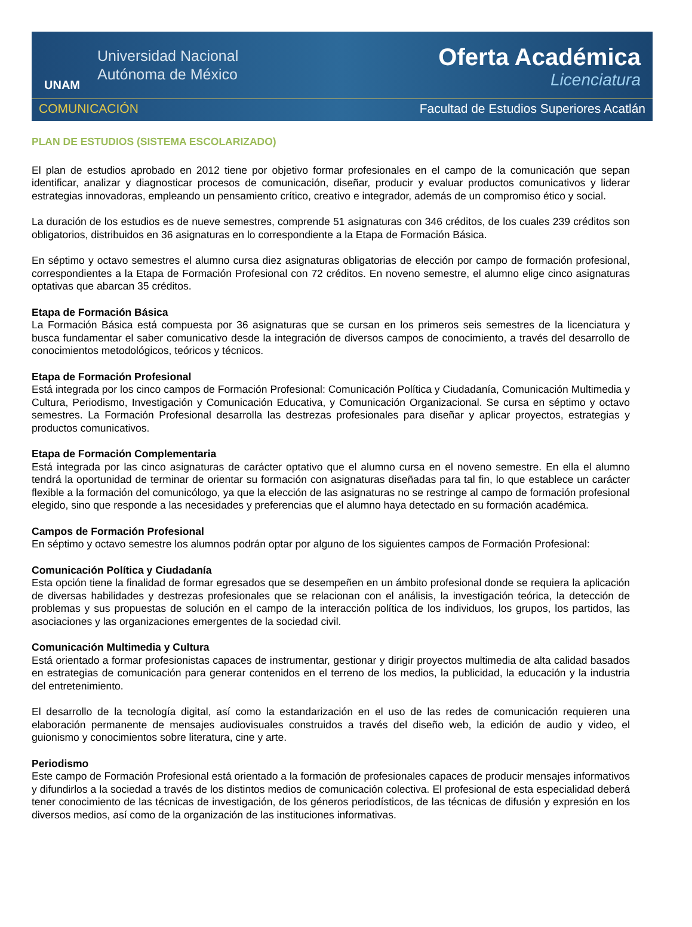UNAM
Universidad Nacional
Autónoma de México
Oferta Académica
Licenciatura
COMUNICACIÓN Facultad de Estudios Superiores Acatlán
PLAN DE ESTUDIOS (SISTEMA ESCOLARIZADO)
El plan de estudios aprobado en 2012 tiene por objetivo formar profesionales en el campo de la comunicación que sepan identificar, analizar y diagnosticar procesos de comunicación, diseñar, producir y evaluar productos comunicativos y liderar estrategias innovadoras, empleando un pensamiento crítico, creativo e integrador, además de un compromiso ético y social.
La duración de los estudios es de nueve semestres, comprende 51 asignaturas con 346 créditos, de los cuales 239 créditos son obligatorios, distribuidos en 36 asignaturas en lo correspondiente a la Etapa de Formación Básica.
En séptimo y octavo semestres el alumno cursa diez asignaturas obligatorias de elección por campo de formación profesional, correspondientes a la Etapa de Formación Profesional con 72 créditos. En noveno semestre, el alumno elige cinco asignaturas optativas que abarcan 35 créditos.
Etapa de Formación Básica
La Formación Básica está compuesta por 36 asignaturas que se cursan en los primeros seis semestres de la licenciatura y busca fundamentar el saber comunicativo desde la integración de diversos campos de conocimiento, a través del desarrollo de conocimientos metodológicos, teóricos y técnicos.
Etapa de Formación Profesional
Está integrada por los cinco campos de Formación Profesional: Comunicación Política y Ciudadanía, Comunicación Multimedia y Cultura, Periodismo, Investigación y Comunicación Educativa, y Comunicación Organizacional. Se cursa en séptimo y octavo semestres. La Formación Profesional desarrolla las destrezas profesionales para diseñar y aplicar proyectos, estrategias y productos comunicativos.
Etapa de Formación Complementaria
Está integrada por las cinco asignaturas de carácter optativo que el alumno cursa en el noveno semestre. En ella el alumno tendrá la oportunidad de terminar de orientar su formación con asignaturas diseñadas para tal fin, lo que establece un carácter flexible a la formación del comunicólogo, ya que la elección de las asignaturas no se restringe al campo de formación profesional elegido, sino que responde a las necesidades y preferencias que el alumno haya detectado en su formación académica.
Campos de Formación Profesional
En séptimo y octavo semestre los alumnos podrán optar por alguno de los siguientes campos de Formación Profesional:
Comunicación Política y Ciudadanía
Esta opción tiene la finalidad de formar egresados que se desempeñen en un ámbito profesional donde se requiera la aplicación de diversas habilidades y destrezas profesionales que se relacionan con el análisis, la investigación teórica, la detección de problemas y sus propuestas de solución en el campo de la interacción política de los individuos, los grupos, los partidos, las asociaciones y las organizaciones emergentes de la sociedad civil.
Comunicación Multimedia y Cultura
Está orientado a formar profesionistas capaces de instrumentar, gestionar y dirigir proyectos multimedia de alta calidad basados en estrategias de comunicación para generar contenidos en el terreno de los medios, la publicidad, la educación y la industria del entretenimiento.
El desarrollo de la tecnología digital, así como la estandarización en el uso de las redes de comunicación requieren una elaboración permanente de mensajes audiovisuales construidos a través del diseño web, la edición de audio y video, el guionismo y conocimientos sobre literatura, cine y arte.
Periodismo
Este campo de Formación Profesional está orientado a la formación de profesionales capaces de producir mensajes informativos y difundirlos a la sociedad a través de los distintos medios de comunicación colectiva. El profesional de esta especialidad deberá tener conocimiento de las técnicas de investigación, de los géneros periodísticos, de las técnicas de difusión y expresión en los diversos medios, así como de la organización de las instituciones informativas.